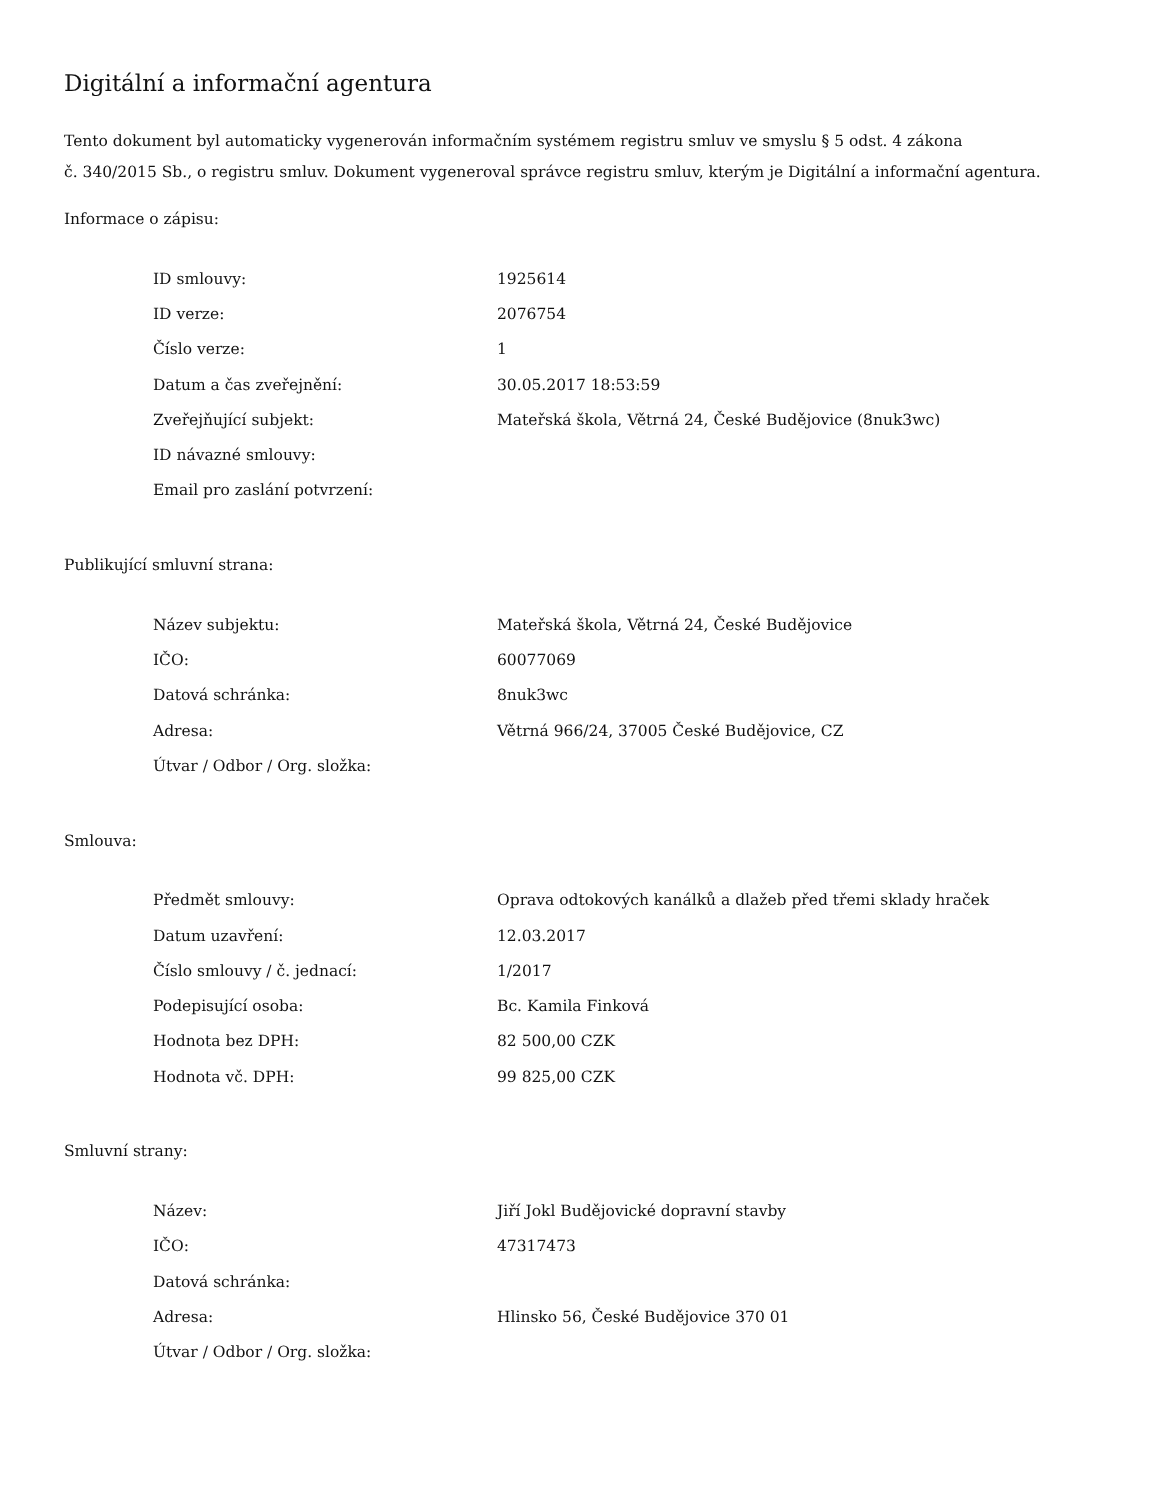Digitální a informační agentura
Tento dokument byl automaticky vygenerován informačním systémem registru smluv ve smyslu § 5 odst. 4 zákona
č. 340/2015 Sb., o registru smluv. Dokument vygeneroval správce registru smluv, kterým je Digitální a informační agentura.
Informace o zápisu:
| ID smlouvy: | 1925614 |
| ID verze: | 2076754 |
| Číslo verze: | 1 |
| Datum a čas zveřejnění: | 30.05.2017 18:53:59 |
| Zveřejňující subjekt: | Mateřská škola, Větrná 24, České Budějovice (8nuk3wc) |
| ID návazné smlouvy: | |
| Email pro zaslání potvrzení: | |
Publikující smluvní strana:
| Název subjektu: | Mateřská škola, Větrná 24, České Budějovice |
| IČO: | 60077069 |
| Datová schránka: | 8nuk3wc |
| Adresa: | Větrná 966/24, 37005 České Budějovice, CZ |
| Útvar / Odbor / Org. složka: | |
Smlouva:
| Předmět smlouvy: | Oprava odtokových kanálků a dlažeb před třemi sklady hraček |
| Datum uzavření: | 12.03.2017 |
| Číslo smlouvy / č. jednací: | 1/2017 |
| Podepisující osoba: | Bc. Kamila Finková |
| Hodnota bez DPH: | 82 500,00 CZK |
| Hodnota vč. DPH: | 99 825,00 CZK |
Smluvní strany:
| Název: | Jiří Jokl Budějovické dopravní stavby |
| IČO: | 47317473 |
| Datová schránka: | |
| Adresa: | Hlinsko 56, České Budějovice 370 01 |
| Útvar / Odbor / Org. složka: | |